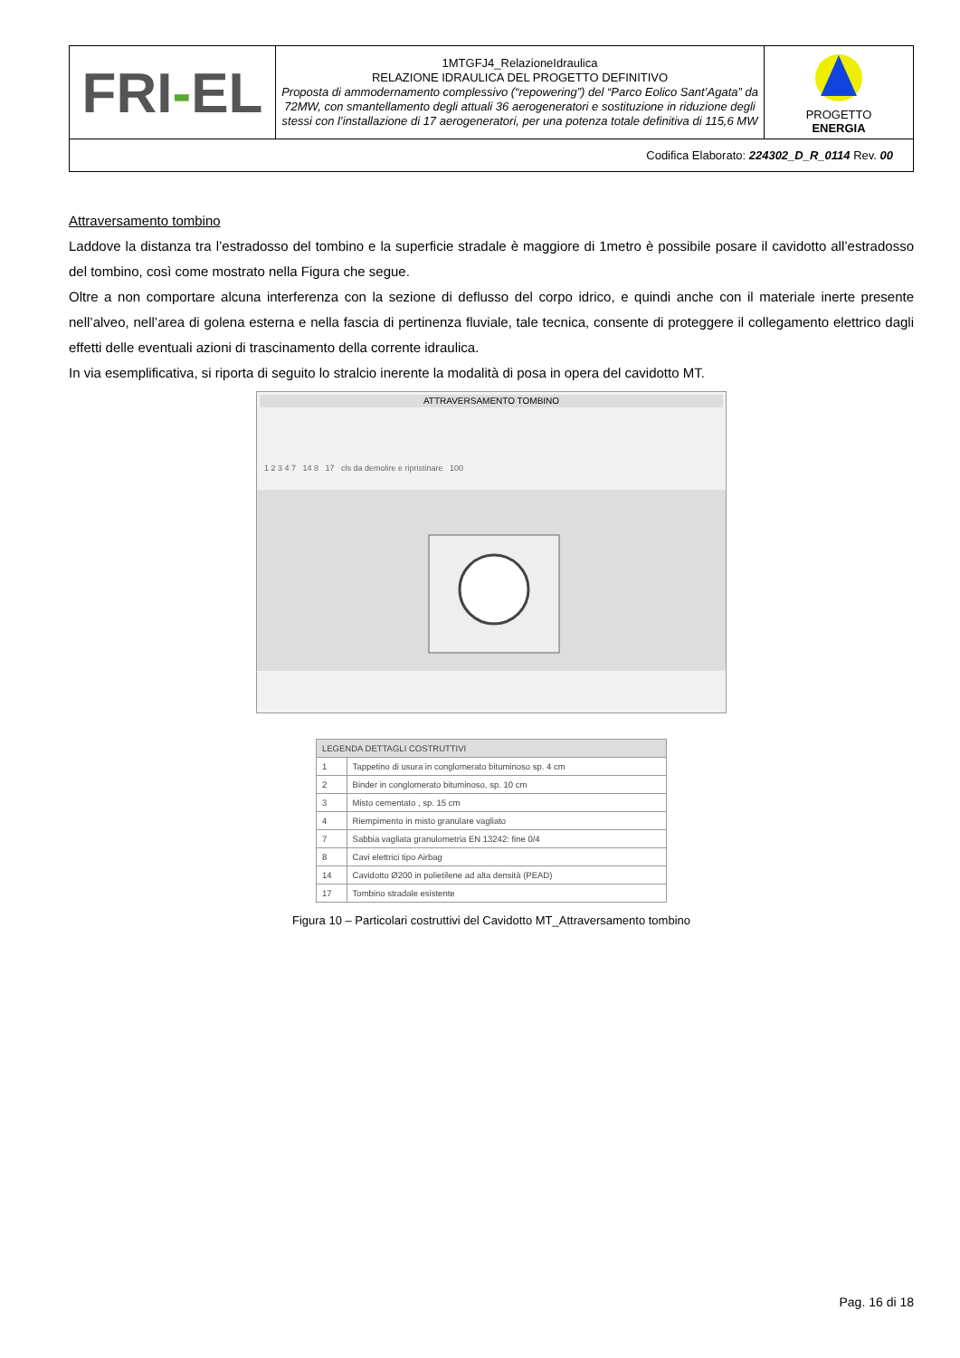| FRI - EL | 1MTGFJ4_RelazioneIdraulica RELAZIONE IDRAULICA DEL PROGETTO DEFINITIVO Proposta di ammodernamento complessivo (“repowering”) del “Parco Eolico Sant’Agata” da 72MW, con smantellamento degli attuali 36 aerogeneratori e sostituzione in riduzione degli stessi con l’installazione di 17 aerogeneratori, per una potenza totale definitiva di 115,6 MW | PROGETTO ENERGIA |
| Codifica Elaborato: 224302_D_R_0114 Rev. 00 | | |
Attraversamento tombino
Laddove la distanza tra l’estradosso del tombino e la superficie stradale è maggiore di 1metro è possibile posare il cavidotto all’estradosso del tombino, così come mostrato nella Figura che segue.
Oltre a non comportare alcuna interferenza con la sezione di deflusso del corpo idrico, e quindi anche con il materiale inerte presente nell’alveo, nell’area di golena esterna e nella fascia di pertinenza fluviale, tale tecnica, consente di proteggere il collegamento elettrico dagli effetti delle eventuali azioni di trascinamento della corrente idraulica.
In via esemplificativa, si riporta di seguito lo stralcio inerente la modalità di posa in opera del cavidotto MT.
ATTRAVERSAMENTO TOMBINO
1 2 3 4 7 14 8 17 cls da demolire e ripristinare 100
| LEGENDA DETTAGLI COSTRUTTIVI | |
| --- | --- |
| 1 | Tappetino di usura in conglomerato bituminoso sp. 4 cm |
| 2 | Binder in conglomerato bituminoso, sp. 10 cm |
| 3 | Misto cementato , sp. 15 cm |
| 4 | Riempimento in misto granulare vagliato |
| 7 | Sabbia vagliata granulometria EN 13242: fine 0/4 |
| 8 | Cavi elettrici tipo Airbag |
| 14 | Cavidotto Ø200 in polietilene ad alta densità (PEAD) |
| 17 | Tombino stradale esistente |
Figura 10 – Particolari costruttivi del Cavidotto MT_Attraversamento tombino
Pag. 16 di 18